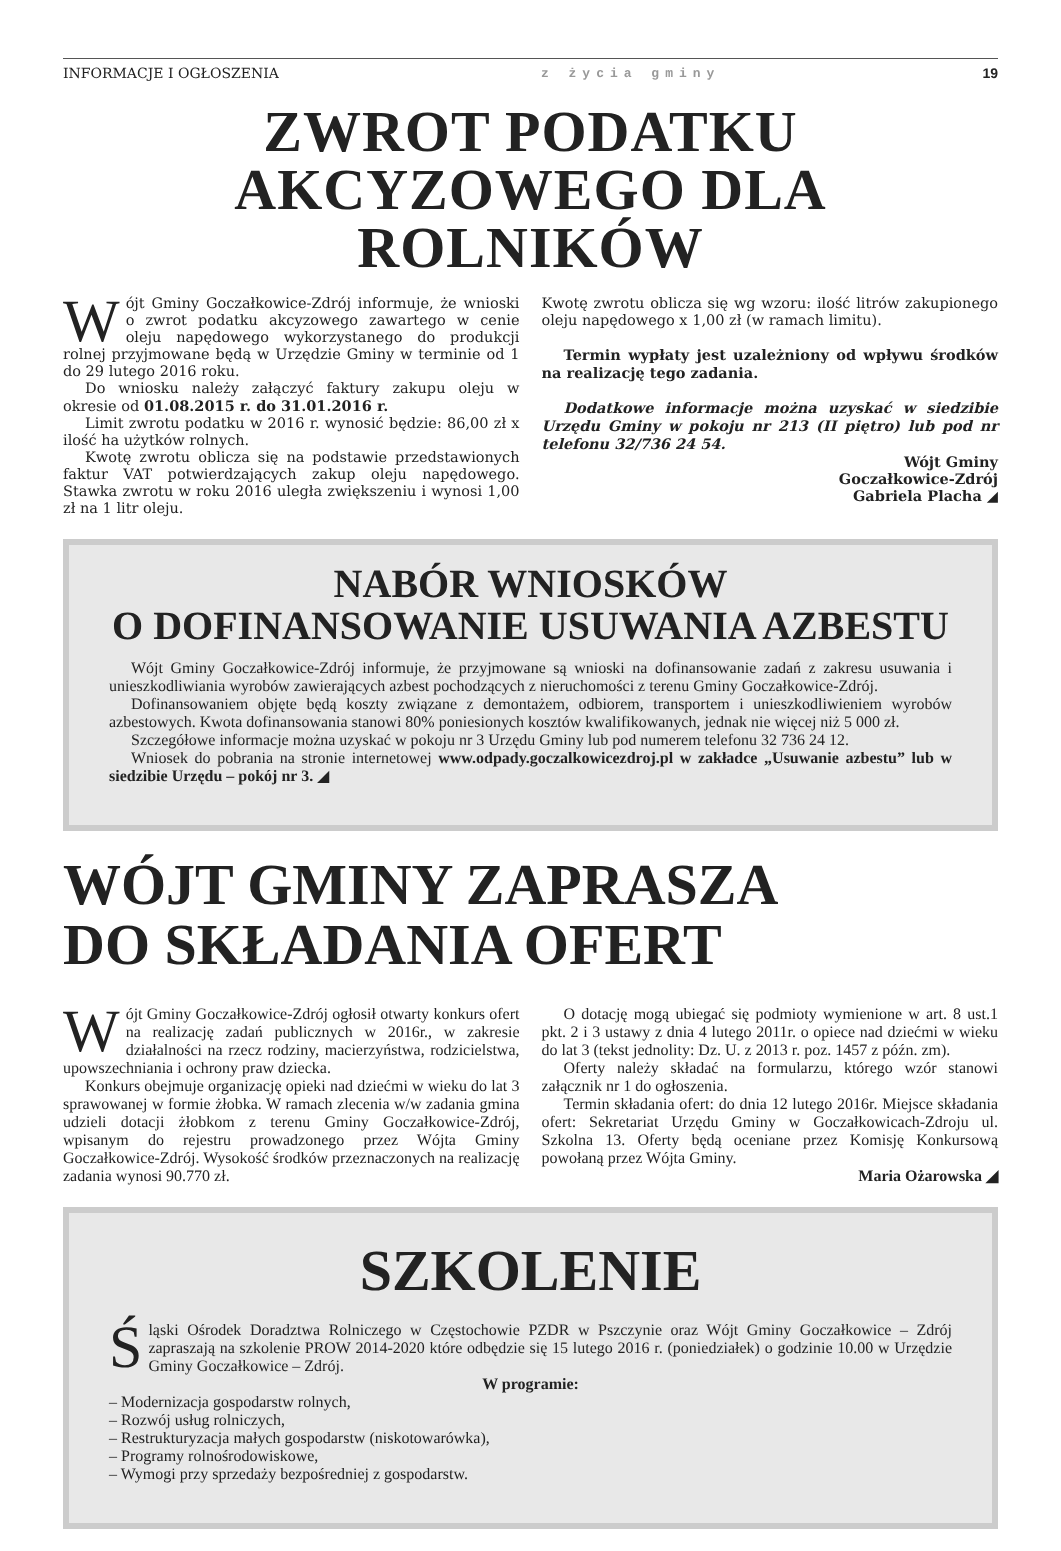INFORMACJE I OGŁOSZENIA z życia gminy 19
ZWROT PODATKU
AKCYZOWEGO DLA ROLNIKÓW
Wójt Gminy Goczałkowice-Zdrój informuje, że wnioski o zwrot podatku akcyzowego zawartego w cenie oleju napędowego wykorzystanego do produkcji rolnej przyjmowane będą w Urzędzie Gminy w terminie od 1 do 29 lutego 2016 roku.
Do wniosku należy załączyć faktury zakupu oleju w okresie od 01.08.2015 r. do 31.01.2016 r.
Limit zwrotu podatku w 2016 r. wynosić będzie: 86,00 zł x ilość ha użytków rolnych.
Kwotę zwrotu oblicza się na podstawie przedstawionych faktur VAT potwierdzających zakup oleju napędowego. Stawka zwrotu w roku 2016 uległa zwiększeniu i wynosi 1,00 zł na 1 litr oleju.
Kwotę zwrotu oblicza się wg wzoru: ilość litrów zakupionego oleju napędowego x 1,00 zł (w ramach limitu).
Termin wypłaty jest uzależniony od wpływu środków na realizację tego zadania.
Dodatkowe informacje można uzyskać w siedzibie Urzędu Gminy w pokoju nr 213 (II piętro) lub pod nr telefonu 32/736 24 54.
Wójt Gminy
Goczałkowice-Zdrój
Gabriela Placha ◢
NABÓR WNIOSKÓW
O DOFINANSOWANIE USUWANIA AZBESTU
Wójt Gminy Goczałkowice-Zdrój informuje, że przyjmowane są wnioski na dofinansowanie zadań z zakresu usuwania i unieszkodliwiania wyrobów zawierających azbest pochodzących z nieruchomości z terenu Gminy Goczałkowice-Zdrój.
Dofinansowaniem objęte będą koszty związane z demontażem, odbiorem, transportem i unieszkodliwieniem wyrobów azbestowych. Kwota dofinansowania stanowi 80% poniesionych kosztów kwalifikowanych, jednak nie więcej niż 5 000 zł.
Szczegółowe informacje można uzyskać w pokoju nr 3 Urzędu Gminy lub pod numerem telefonu 32 736 24 12.
Wniosek do pobrania na stronie internetowej www.odpady.goczalkowicezdroj.pl w zakładce „Usuwanie azbestu” lub w siedzibie Urzędu – pokój nr 3. ◢
WÓJT GMINY ZAPRASZA
DO SKŁADANIA OFERT
Wójt Gminy Goczałkowice-Zdrój ogłosił otwarty konkurs ofert na realizację zadań publicznych w 2016r., w zakresie działalności na rzecz rodziny, macierzyństwa, rodzicielstwa, upowszechniania i ochrony praw dziecka.
Konkurs obejmuje organizację opieki nad dziećmi w wieku do lat 3 sprawowanej w formie żłobka. W ramach zlecenia w/w zadania gmina udzieli dotacji żłobkom z terenu Gminy Goczałkowice-Zdrój, wpisanym do rejestru prowadzonego przez Wójta Gminy Goczałkowice-Zdrój. Wysokość środków przeznaczonych na realizację zadania wynosi 90.770 zł.
O dotację mogą ubiegać się podmioty wymienione w art. 8 ust.1 pkt. 2 i 3 ustawy z dnia 4 lutego 2011r. o opiece nad dziećmi w wieku do lat 3 (tekst jednolity: Dz. U. z 2013 r. poz. 1457 z późn. zm).
Oferty należy składać na formularzu, którego wzór stanowi załącznik nr 1 do ogłoszenia.
Termin składania ofert: do dnia 12 lutego 2016r. Miejsce składania ofert: Sekretariat Urzędu Gminy w Goczałkowicach-Zdroju ul. Szkolna 13. Oferty będą oceniane przez Komisję Konkursową powołaną przez Wójta Gminy.
Maria Ożarowska ◢
SZKOLENIE
Śląski Ośrodek Doradztwa Rolniczego w Częstochowie PZDR w Pszczynie oraz Wójt Gminy Goczałkowice – Zdrój zapraszają na szkolenie PROW 2014-2020 które odbędzie się 15 lutego 2016 r. (poniedziałek) o godzinie 10.00 w Urzędzie Gminy Goczałkowice – Zdrój.
W programie:
– Modernizacja gospodarstw rolnych,
– Rozwój usług rolniczych,
– Restrukturyzacja małych gospodarstw (niskotowarówka),
– Programy rolnośrodowiskowe,
– Wymogi przy sprzedaży bezpośredniej z gospodarstw.